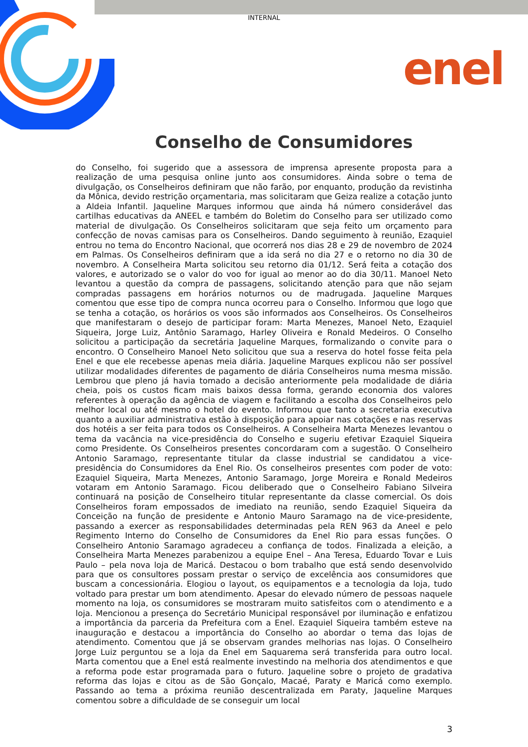INTERNAL
enel
Conselho de Consumidores
do Conselho, foi sugerido que a assessora de imprensa apresente proposta para a realização de uma pesquisa online junto aos consumidores. Ainda sobre o tema de divulgação, os Conselheiros definiram que não farão, por enquanto, produção da revistinha da Mônica, devido restrição orçamentaria, mas solicitaram que Geiza realize a cotação junto a Aldeia Infantil. Jaqueline Marques informou que ainda há número considerável das cartilhas educativas da ANEEL e também do Boletim do Conselho para ser utilizado como material de divulgação. Os Conselheiros solicitaram que seja feito um orçamento para confecção de novas camisas para os Conselheiros. Dando seguimento à reunião, Ezaquiel entrou no tema do Encontro Nacional, que ocorrerá nos dias 28 e 29 de novembro de 2024 em Palmas. Os Conselheiros definiram que a ida será no dia 27 e o retorno no dia 30 de novembro. A Conselheira Marta solicitou seu retorno dia 01/12. Será feita a cotação dos valores, e autorizado se o valor do voo for igual ao menor ao do dia 30/11. Manoel Neto levantou a questão da compra de passagens, solicitando atenção para que não sejam compradas passagens em horários noturnos ou de madrugada. Jaqueline Marques comentou que esse tipo de compra nunca ocorreu para o Conselho. Informou que logo que se tenha a cotação, os horários os voos são informados aos Conselheiros. Os Conselheiros que manifestaram o desejo de participar foram: Marta Menezes, Manoel Neto, Ezaquiel Siqueira, Jorge Luiz, Antônio Saramago, Harley Oliveira e Ronald Medeiros. O Conselho solicitou a participação da secretária Jaqueline Marques, formalizando o convite para o encontro. O Conselheiro Manoel Neto solicitou que sua a reserva do hotel fosse feita pela Enel e que ele recebesse apenas meia diária. Jaqueline Marques explicou não ser possível utilizar modalidades diferentes de pagamento de diária Conselheiros numa mesma missão. Lembrou que pleno já havia tomado a decisão anteriormente pela modalidade de diária cheia, pois os custos ficam mais baixos dessa forma, gerando economia dos valores referentes à operação da agência de viagem e facilitando a escolha dos Conselheiros pelo melhor local ou até mesmo o hotel do evento. Informou que tanto a secretaria executiva quanto a auxiliar administrativa estão à disposição para apoiar nas cotações e nas reservas dos hotéis a ser feita para todos os Conselheiros. A Conselheira Marta Menezes levantou o tema da vacância na vice-presidência do Conselho e sugeriu efetivar Ezaquiel Siqueira como Presidente. Os Conselheiros presentes concordaram com a sugestão. O Conselheiro Antonio Saramago, representante titular da classe industrial se candidatou a vice-presidência do Consumidores da Enel Rio. Os conselheiros presentes com poder de voto: Ezaquiel Siqueira, Marta Menezes, Antonio Saramago, Jorge Moreira e Ronald Medeiros votaram em Antonio Saramago. Ficou deliberado que o Conselheiro Fabiano Silveira continuará na posição de Conselheiro titular representante da classe comercial. Os dois Conselheiros foram empossados de imediato na reunião, sendo Ezaquiel Siqueira da Conceição na função de presidente e Antonio Mauro Saramago na de vice-presidente, passando a exercer as responsabilidades determinadas pela REN 963 da Aneel e pelo Regimento Interno do Conselho de Consumidores da Enel Rio para essas funções. O Conselheiro Antonio Saramago agradeceu a confiança de todos. Finalizada a eleição, a Conselheira Marta Menezes parabenizou a equipe Enel – Ana Teresa, Eduardo Tovar e Luis Paulo – pela nova loja de Maricá. Destacou o bom trabalho que está sendo desenvolvido para que os consultores possam prestar o serviço de excelência aos consumidores que buscam a concessionária. Elogiou o layout, os equipamentos e a tecnologia da loja, tudo voltado para prestar um bom atendimento. Apesar do elevado número de pessoas naquele momento na loja, os consumidores se mostraram muito satisfeitos com o atendimento e a loja. Mencionou a presença do Secretário Municipal responsável por iluminação e enfatizou a importância da parceria da Prefeitura com a Enel. Ezaquiel Siqueira também esteve na inauguração e destacou a importância do Conselho ao abordar o tema das lojas de atendimento. Comentou que já se observam grandes melhorias nas lojas. O Conselheiro Jorge Luiz perguntou se a loja da Enel em Saquarema será transferida para outro local. Marta comentou que a Enel está realmente investindo na melhoria dos atendimentos e que a reforma pode estar programada para o futuro. Jaqueline sobre o projeto de gradativa reforma das lojas e citou as de São Gonçalo, Macaé, Paraty e Maricá como exemplo. Passando ao tema a próxima reunião descentralizada em Paraty, Jaqueline Marques comentou sobre a dificuldade de se conseguir um local
3